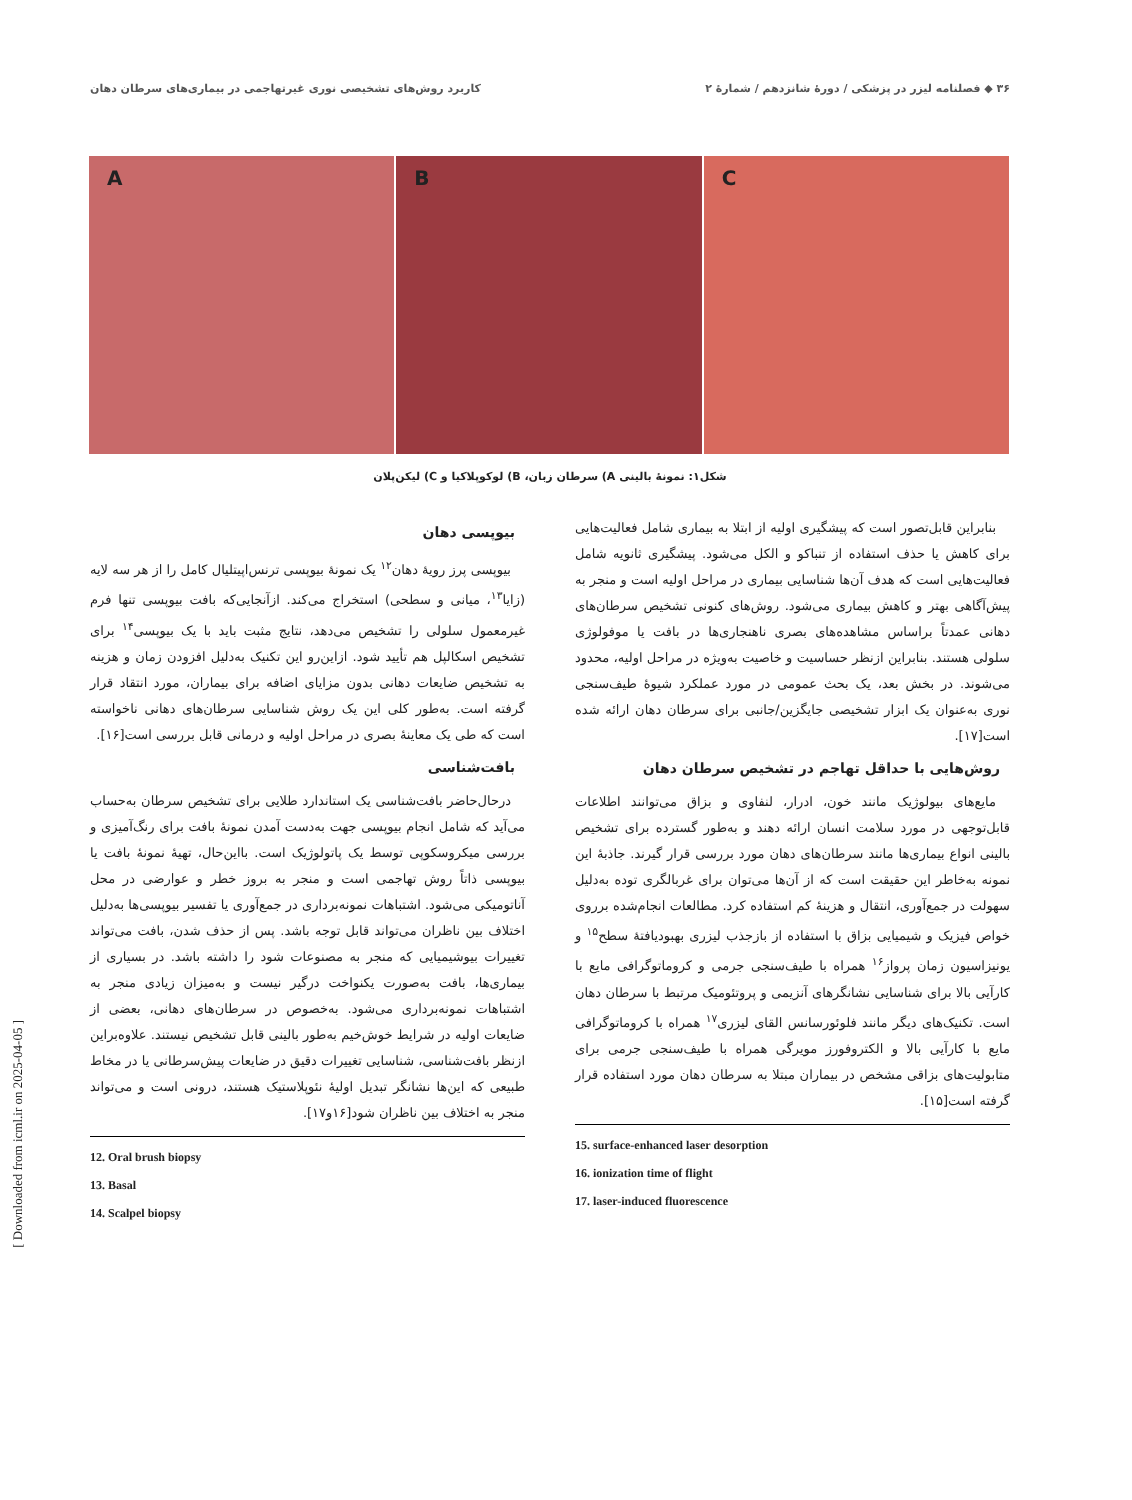۳۶ ◆ فصلنامه لیزر در پزشکی / دورهٔ شانزدهم / شمارهٔ ۲
کاربرد روش‌های تشخیصی نوری غیرتهاجمی در بیماری‌های سرطان دهان
A
B
C
شکل۱: نمونهٔ بالینی A) سرطان زبان، B) لوکوپلاکیا و C) لیکن‌پلان
بیوپسی دهان
بیوپسی پرز رویهٔ دهان<sup>۱۲</sup> یک نمونهٔ بیوپسی ترنس‌اپیتلیال کامل را از هر سه لایه (زایا<sup>۱۳</sup>، میانی و سطحی) استخراج می‌کند. ازآنجایی‌که بافت بیوپسی تنها فرم غیرمعمول سلولی را تشخیص می‌دهد، نتایج مثبت باید با یک بیوپسی<sup>۱۴</sup> برای تشخیص اسکالپل هم تأیید شود. ازاین‌رو این تکنیک به‌دلیل افزودن زمان و هزینه به تشخیص ضایعات دهانی بدون مزایای اضافه برای بیماران، مورد انتقاد قرار گرفته است. به‌طور کلی این یک روش شناسایی سرطان‌های دهانی ناخواسته است که طی یک معاینهٔ بصری در مراحل اولیه و درمانی قابل بررسی است[۱۶].
بافت‌شناسی
درحال‌حاضر بافت‌شناسی یک استاندارد طلایی برای تشخیص سرطان به‌حساب می‌آید که شامل انجام بیوپسی جهت به‌دست آمدن نمونهٔ بافت برای رنگ‌آمیزی و بررسی میکروسکوپی توسط یک پاتولوژیک است. بااین‌حال، تهیهٔ نمونهٔ بافت یا بیوپسی ذاتاً روش تهاجمی است و منجر به بروز خطر و عوارضی در محل آناتومیکی می‌شود. اشتباهات نمونه‌برداری در جمع‌آوری یا تفسیر بیوپسی‌ها به‌دلیل اختلاف بین ناظران می‌تواند قابل توجه باشد. پس از حذف شدن، بافت می‌تواند تغییرات بیوشیمیایی که منجر به مصنوعات شود را داشته باشد. در بسیاری از بیماری‌ها، بافت به‌صورت یکنواخت درگیر نیست و به‌میزان زیادی منجر به اشتباهات نمونه‌برداری می‌شود. به‌خصوص در سرطان‌های دهانی، بعضی از ضایعات اولیه در شرایط خوش‌خیم به‌طور بالینی قابل تشخیص نیستند. علاوه‌براین ازنظر بافت‌شناسی، شناسایی تغییرات دقیق در ضایعات پیش‌سرطانی یا در مخاط طبیعی که این‌ها نشانگر تبدیل اولیهٔ نئوپلاستیک هستند، درونی است و می‌تواند منجر به اختلاف بین ناظران شود[۱۶و۱۷].
12. Oral brush biopsy
13. Basal
14. Scalpel biopsy
بنابراین قابل‌تصور است که پیشگیری اولیه از ابتلا به بیماری شامل فعالیت‌هایی برای کاهش یا حذف استفاده از تنباکو و الکل می‌شود. پیشگیری ثانویه شامل فعالیت‌هایی است که هدف آن‌ها شناسایی بیماری در مراحل اولیه است و منجر به پیش‌آگاهی بهتر و کاهش بیماری می‌شود. روش‌های کنونی تشخیص سرطان‌های دهانی عمدتاً براساس مشاهده‌های بصری ناهنجاری‌ها در بافت یا موفولوژی سلولی هستند. بنابراین ازنظر حساسیت و خاصیت به‌ویژه در مراحل اولیه، محدود می‌شوند. در بخش بعد، یک بحث عمومی در مورد عملکرد شیوهٔ طیف‌سنجی نوری به‌عنوان یک ابزار تشخیصی جایگزین/جانبی برای سرطان دهان ارائه شده است[۱۷].
روش‌هایی با حداقل تهاجم در تشخیص سرطان دهان
مایع‌های بیولوژیک مانند خون، ادرار، لنفاوی و بزاق می‌توانند اطلاعات قابل‌توجهی در مورد سلامت انسان ارائه دهند و به‌طور گسترده برای تشخیص بالینی انواع بیماری‌ها مانند سرطان‌های دهان مورد بررسی قرار گیرند. جاذبهٔ این نمونه به‌خاطر این حقیقت است که از آن‌ها می‌توان برای غربالگری توده به‌دلیل سهولت در جمع‌آوری، انتقال و هزینهٔ کم استفاده کرد. مطالعات انجام‌شده برروی خواص فیزیک و شیمیایی بزاق با استفاده از بازجذب لیزری بهبودیافتهٔ سطح<sup>۱۵</sup> و یونیزاسیون زمان پرواز<sup>۱۶</sup> همراه با طیف‌سنجی جرمی و کروماتوگرافی مایع با کارآیی بالا برای شناسایی نشانگرهای آنزیمی و پروتئومیک مرتبط با سرطان دهان است. تکنیک‌های دیگر مانند فلوئورسانس القای لیزری<sup>۱۷</sup> همراه با کروماتوگرافی مایع با کارآیی بالا و الکتروفورز مویرگی همراه با طیف‌سنجی جرمی برای متابولیت‌های بزاقی مشخص در بیماران مبتلا به سرطان دهان مورد استفاده قرار گرفته است[۱۵].
15. surface-enhanced laser desorption
16. ionization time of flight
17. laser-induced fluorescence
[ Downloaded from icml.ir on 2025-04-05 ]